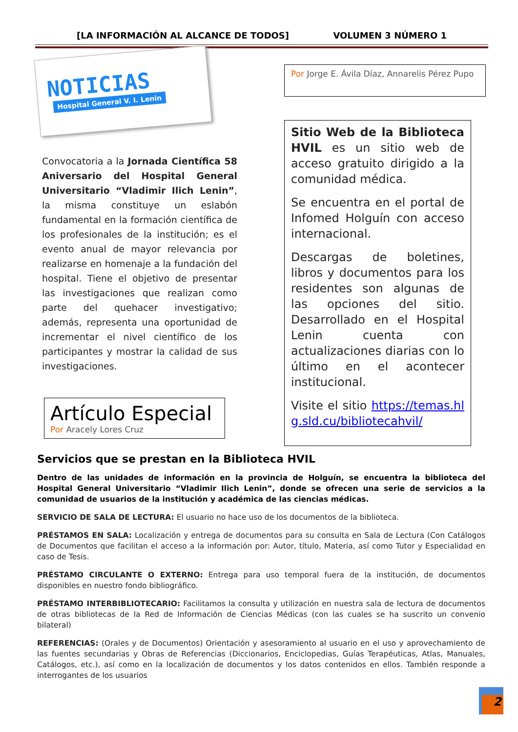[LA INFORMACIÓN AL ALCANCE DE TODOS] VOLUMEN 3 NÚMERO 1
NOTICIAS
Hospital General V. I. Lenin
Convocatoria a la Jornada Científica 58 Aniversario del Hospital General Universitario “Vladimir Ilich Lenin”, la misma constituye un eslabón fundamental en la formación científica de los profesionales de la institución; es el evento anual de mayor relevancia por realizarse en homenaje a la fundación del hospital. Tiene el objetivo de presentar las investigaciones que realizan como parte del quehacer investigativo; además, representa una oportunidad de incrementar el nivel científico de los participantes y mostrar la calidad de sus investigaciones.
Artículo Especial
Por Aracely Lores Cruz
Por Jorge E. Ávila Díaz, Annarelis Pérez Pupo
Sitio Web de la Biblioteca HVIL es un sitio web de acceso gratuito dirigido a la comunidad médica.
Se encuentra en el portal de Infomed Holguín con acceso internacional.
Descargas de boletines, libros y documentos para los residentes son algunas de las opciones del sitio. Desarrollado en el Hospital Lenin cuenta con actualizaciones diarias con lo último en el acontecer institucional.
Visite el sitio https://temas.hlg.sld.cu/bibliotecahvil/
Servicios que se prestan en la Biblioteca HVIL
Dentro de las unidades de información en la provincia de Holguín, se encuentra la biblioteca del Hospital General Universitario “Vladimir Ilich Lenin”, donde se ofrecen una serie de servicios a la comunidad de usuarios de la institución y académica de las ciencias médicas.
SERVICIO DE SALA DE LECTURA: El usuario no hace uso de los documentos de la biblioteca.
PRÉSTAMOS EN SALA: Localización y entrega de documentos para su consulta en Sala de Lectura (Con Catálogos de Documentos que facilitan el acceso a la información por: Autor, título, Materia, así como Tutor y Especialidad en caso de Tesis.
PRÉSTAMO CIRCULANTE O EXTERNO: Entrega para uso temporal fuera de la institución, de documentos disponibles en nuestro fondo bibliográfico.
PRÉSTAMO INTERBIBLIOTECARIO: Facilitamos la consulta y utilización en nuestra sala de lectura de documentos de otras bibliotecas de la Red de Información de Ciencias Médicas (con las cuales se ha suscrito un convenio bilateral)
REFERENCIAS: (Orales y de Documentos) Orientación y asesoramiento al usuario en el uso y aprovechamiento de las fuentes secundarias y Obras de Referencias (Diccionarios, Enciclopedias, Guías Terapéuticas, Atlas, Manuales, Catálogos, etc.), así como en la localización de documentos y los datos contenidos en ellos. También responde a interrogantes de los usuarios
2